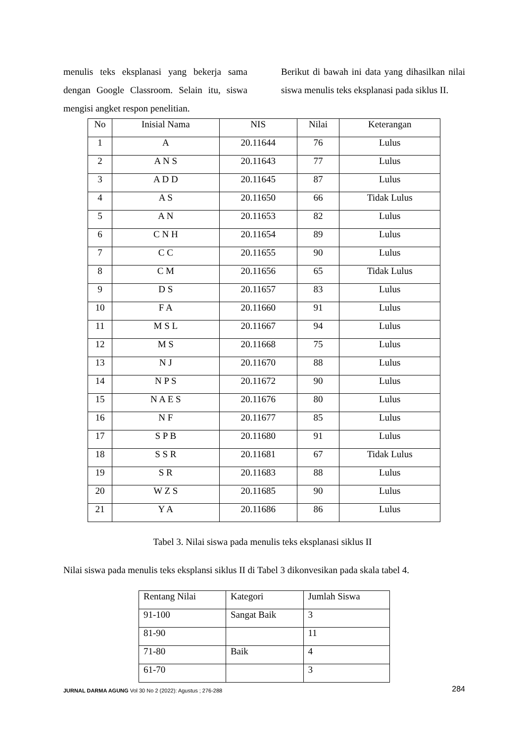menulis teks eksplanasi yang bekerja sama dengan Google Classroom. Selain itu, siswa mengisi angket respon penelitian.
Berikut di bawah ini data yang dihasilkan nilai siswa menulis teks eksplanasi pada siklus II.
| No | Inisial Nama | NIS | Nilai | Keterangan |
| 1 | A | 20.11644 | 76 | Lulus |
| 2 | A N S | 20.11643 | 77 | Lulus |
| 3 | A D D | 20.11645 | 87 | Lulus |
| 4 | A S | 20.11650 | 66 | Tidak Lulus |
| 5 | A N | 20.11653 | 82 | Lulus |
| 6 | C N H | 20.11654 | 89 | Lulus |
| 7 | C C | 20.11655 | 90 | Lulus |
| 8 | C M | 20.11656 | 65 | Tidak Lulus |
| 9 | D S | 20.11657 | 83 | Lulus |
| 10 | F A | 20.11660 | 91 | Lulus |
| 11 | M S L | 20.11667 | 94 | Lulus |
| 12 | M S | 20.11668 | 75 | Lulus |
| 13 | N J | 20.11670 | 88 | Lulus |
| 14 | N P S | 20.11672 | 90 | Lulus |
| 15 | N A E S | 20.11676 | 80 | Lulus |
| 16 | N F | 20.11677 | 85 | Lulus |
| 17 | S P B | 20.11680 | 91 | Lulus |
| 18 | S S R | 20.11681 | 67 | Tidak Lulus |
| 19 | S R | 20.11683 | 88 | Lulus |
| 20 | W Z S | 20.11685 | 90 | Lulus |
| 21 | Y A | 20.11686 | 86 | Lulus |
Tabel 3. Nilai siswa pada menulis teks eksplanasi siklus II
Nilai siswa pada menulis teks eksplansi siklus II di Tabel 3 dikonvesikan pada skala tabel 4.
| Rentang Nilai | Kategori | Jumlah Siswa |
| 91-100 | Sangat Baik | 3 |
| 81-90 | | 11 |
| 71-80 | Baik | 4 |
| 61-70 | | 3 |
JURNAL DARMA AGUNG Vol 30 No 2 (2022): Agustus ; 276-288 284